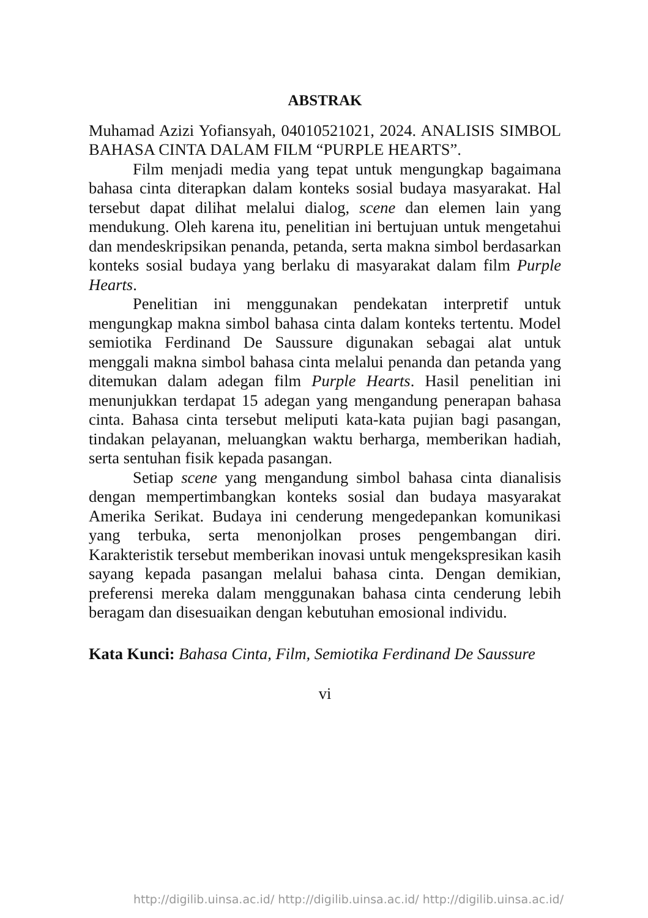ABSTRAK
Muhamad Azizi Yofiansyah, 04010521021, 2024. ANALISIS SIMBOL BAHASA CINTA DALAM FILM “PURPLE HEARTS”.
Film menjadi media yang tepat untuk mengungkap bagaimana bahasa cinta diterapkan dalam konteks sosial budaya masyarakat. Hal tersebut dapat dilihat melalui dialog, scene dan elemen lain yang mendukung. Oleh karena itu, penelitian ini bertujuan untuk mengetahui dan mendeskripsikan penanda, petanda, serta makna simbol berdasarkan konteks sosial budaya yang berlaku di masyarakat dalam film Purple Hearts.
Penelitian ini menggunakan pendekatan interpretif untuk mengungkap makna simbol bahasa cinta dalam konteks tertentu. Model semiotika Ferdinand De Saussure digunakan sebagai alat untuk menggali makna simbol bahasa cinta melalui penanda dan petanda yang ditemukan dalam adegan film Purple Hearts. Hasil penelitian ini menunjukkan terdapat 15 adegan yang mengandung penerapan bahasa cinta. Bahasa cinta tersebut meliputi kata-kata pujian bagi pasangan, tindakan pelayanan, meluangkan waktu berharga, memberikan hadiah, serta sentuhan fisik kepada pasangan.
Setiap scene yang mengandung simbol bahasa cinta dianalisis dengan mempertimbangkan konteks sosial dan budaya masyarakat Amerika Serikat. Budaya ini cenderung mengedepankan komunikasi yang terbuka, serta menonjolkan proses pengembangan diri. Karakteristik tersebut memberikan inovasi untuk mengekspresikan kasih sayang kepada pasangan melalui bahasa cinta. Dengan demikian, preferensi mereka dalam menggunakan bahasa cinta cenderung lebih beragam dan disesuaikan dengan kebutuhan emosional individu.
Kata Kunci: Bahasa Cinta, Film, Semiotika Ferdinand De Saussure
vi
http://digilib.uinsa.ac.id/ http://digilib.uinsa.ac.id/ http://digilib.uinsa.ac.id/